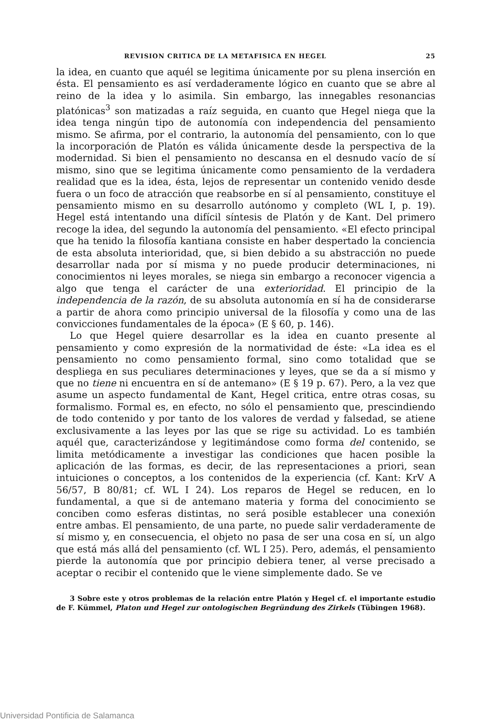REVISION CRITICA DE LA METAFISICA EN HEGEL 25
la idea, en cuanto que aquél se legitima únicamente por su plena inserción en ésta. El pensamiento es así verdaderamente lógico en cuanto que se abre al reino de la idea y lo asimila. Sin embargo, las innegables resonancias platónicas<sup>3</sup> son matizadas a raíz seguida, en cuanto que Hegel niega que la idea tenga ningún tipo de autonomía con independencia del pensamiento mismo. Se afirma, por el contrario, la autonomía del pensamiento, con lo que la incorporación de Platón es válida únicamente desde la perspectiva de la modernidad. Si bien el pensamiento no descansa en el desnudo vacío de sí mismo, sino que se legitima únicamente como pensamiento de la verdadera realidad que es la idea, ésta, lejos de representar un contenido venido desde fuera o un foco de atracción que reabsorbe en sí al pensamiento, constituye el pensamiento mismo en su desarrollo autónomo y completo (WL I, p. 19). Hegel está intentando una difícil síntesis de Platón y de Kant. Del primero recoge la idea, del segundo la autonomía del pensamiento. «El efecto principal que ha tenido la filosofía kantiana consiste en haber despertado la conciencia de esta absoluta interioridad, que, si bien debido a su abstracción no puede desarrollar nada por sí misma y no puede producir determinaciones, ni conocimientos ni leyes morales, se niega sin embargo a reconocer vigencia a algo que tenga el carácter de una exterioridad. El principio de la independencia de la razón, de su absoluta autonomía en sí ha de considerarse a partir de ahora como principio universal de la filosofía y como una de las convicciones fundamentales de la época» (E § 60, p. 146).
Lo que Hegel quiere desarrollar es la idea en cuanto presente al pensamiento y como expresión de la normatividad de éste: «La idea es el pensamiento no como pensamiento formal, sino como totalidad que se despliega en sus peculiares determinaciones y leyes, que se da a sí mismo y que no tiene ni encuentra en sí de antemano» (E § 19 p. 67). Pero, a la vez que asume un aspecto fundamental de Kant, Hegel critica, entre otras cosas, su formalismo. Formal es, en efecto, no sólo el pensamiento que, prescindiendo de todo contenido y por tanto de los valores de verdad y falsedad, se atiene exclusivamente a las leyes por las que se rige su actividad. Lo es también aquél que, caracterizándose y legitimándose como forma del contenido, se limita metódicamente a investigar las condiciones que hacen posible la aplicación de las formas, es decir, de las representaciones a priori, sean intuiciones o conceptos, a los contenidos de la experiencia (cf. Kant: KrV A 56/57, B 80/81; cf. WL I 24). Los reparos de Hegel se reducen, en lo fundamental, a que si de antemano materia y forma del conocimiento se conciben como esferas distintas, no será posible establecer una conexión entre ambas. El pensamiento, de una parte, no puede salir verdaderamente de sí mismo y, en consecuencia, el objeto no pasa de ser una cosa en sí, un algo que está más allá del pensamiento (cf. WL I 25). Pero, además, el pensamiento pierde la autonomía que por principio debiera tener, al verse precisado a aceptar o recibir el contenido que le viene simplemente dado. Se ve
3 Sobre este y otros problemas de la relación entre Platón y Hegel cf. el importante estudio de F. Kümmel, Platon und Hegel zur ontologischen Begründung des Zirkels (Tübingen 1968).
Universidad Pontificia de Salamanca